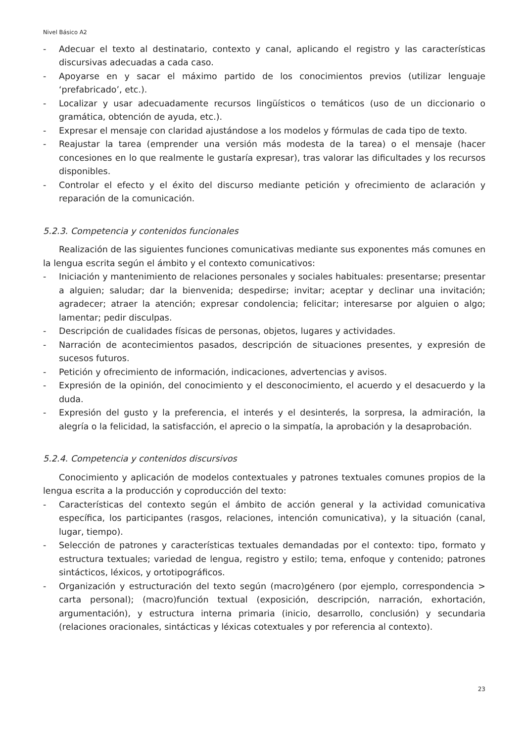Nivel Básico A2
- Adecuar el texto al destinatario, contexto y canal, aplicando el registro y las características discursivas adecuadas a cada caso.
- Apoyarse en y sacar el máximo partido de los conocimientos previos (utilizar lenguaje ‘prefabricado’, etc.).
- Localizar y usar adecuadamente recursos lingüísticos o temáticos (uso de un diccionario o gramática, obtención de ayuda, etc.).
- Expresar el mensaje con claridad ajustándose a los modelos y fórmulas de cada tipo de texto.
- Reajustar la tarea (emprender una versión más modesta de la tarea) o el mensaje (hacer concesiones en lo que realmente le gustaría expresar), tras valorar las dificultades y los recursos disponibles.
- Controlar el efecto y el éxito del discurso mediante petición y ofrecimiento de aclaración y reparación de la comunicación.
5.2.3. Competencia y contenidos funcionales
Realización de las siguientes funciones comunicativas mediante sus exponentes más comunes en la lengua escrita según el ámbito y el contexto comunicativos:
- Iniciación y mantenimiento de relaciones personales y sociales habituales: presentarse; presentar a alguien; saludar; dar la bienvenida; despedirse; invitar; aceptar y declinar una invitación; agradecer; atraer la atención; expresar condolencia; felicitar; interesarse por alguien o algo; lamentar; pedir disculpas.
- Descripción de cualidades físicas de personas, objetos, lugares y actividades.
- Narración de acontecimientos pasados, descripción de situaciones presentes, y expresión de sucesos futuros.
- Petición y ofrecimiento de información, indicaciones, advertencias y avisos.
- Expresión de la opinión, del conocimiento y el desconocimiento, el acuerdo y el desacuerdo y la duda.
- Expresión del gusto y la preferencia, el interés y el desinterés, la sorpresa, la admiración, la alegría o la felicidad, la satisfacción, el aprecio o la simpatía, la aprobación y la desaprobación.
5.2.4. Competencia y contenidos discursivos
Conocimiento y aplicación de modelos contextuales y patrones textuales comunes propios de la lengua escrita a la producción y coproducción del texto:
- Características del contexto según el ámbito de acción general y la actividad comunicativa específica, los participantes (rasgos, relaciones, intención comunicativa), y la situación (canal, lugar, tiempo).
- Selección de patrones y características textuales demandadas por el contexto: tipo, formato y estructura textuales; variedad de lengua, registro y estilo; tema, enfoque y contenido; patrones sintácticos, léxicos, y ortotipográficos.
- Organización y estructuración del texto según (macro)género (por ejemplo, correspondencia > carta personal); (macro)función textual (exposición, descripción, narración, exhortación, argumentación), y estructura interna primaria (inicio, desarrollo, conclusión) y secundaria (relaciones oracionales, sintácticas y léxicas cotextuales y por referencia al contexto).
23